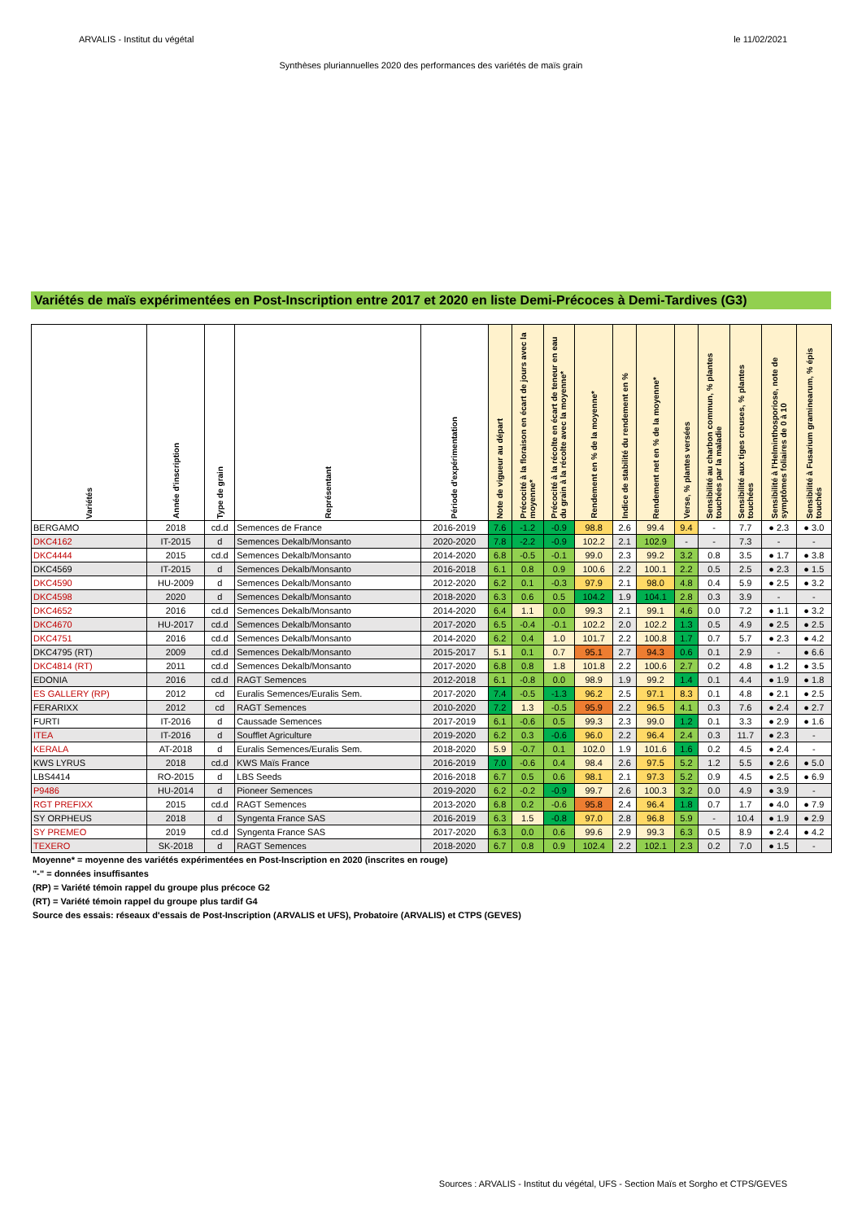ARVALIS - Institut du végétal le 11/02/2021
Synthèses pluriannuelles 2020 des performances des variétés de maïs grain
Variétés de maïs expérimentées en Post-Inscription entre 2017 et 2020 en liste Demi-Précoces à Demi-Tardives (G3)
| Variétés | Année d'inscription | Type de grain | Représentant | Période d'expérimentation | Note de vigueur au départ | Précocité à la floraison en écart de jours avec la moyenne* | Précocité à la récolte en écart de teneur en eau du grain à la récolte avec la moyenne* | Rendement en % de la moyenne* | Indice de stabilité du rendement en % | Rendement net en % de la moyenne* | Verse, % plantes versées | Sensibilité au charbon commun, % plantes touchées par la maladie | Sensibilité aux tiges creuses, % plantes touchées | Sensibilité à l'Helminthosporiose, note de symptômes foliaires de 0 à 10 | Sensibilité à Fusarium graminearum, % épis touchés |
| --- | --- | --- | --- | --- | --- | --- | --- | --- | --- | --- | --- | --- | --- | --- | --- |
| BERGAMO | 2018 | cd.d | Semences de France | 2016-2019 | 7.6 | -1.2 | -0.9 | 98.8 | 2.6 | 99.4 | 9.4 | - | 7.7 | ● 2.3 | ● 3.0 |
| DKC4162 | IT-2015 | d | Semences Dekalb/Monsanto | 2020-2020 | 7.8 | -2.2 | -0.9 | 102.2 | 2.1 | 102.9 | - | - | 7.3 | - | - |
| DKC4444 | 2015 | cd.d | Semences Dekalb/Monsanto | 2014-2020 | 6.8 | -0.5 | -0.1 | 99.0 | 2.3 | 99.2 | 3.2 | 0.8 | 3.5 | ● 1.7 | ● 3.8 |
| DKC4569 | IT-2015 | d | Semences Dekalb/Monsanto | 2016-2018 | 6.1 | 0.8 | 0.9 | 100.6 | 2.2 | 100.1 | 2.2 | 0.5 | 2.5 | ● 2.3 | ● 1.5 |
| DKC4590 | HU-2009 | d | Semences Dekalb/Monsanto | 2012-2020 | 6.2 | 0.1 | -0.3 | 97.9 | 2.1 | 98.0 | 4.8 | 0.4 | 5.9 | ● 2.5 | ● 3.2 |
| DKC4598 | 2020 | d | Semences Dekalb/Monsanto | 2018-2020 | 6.3 | 0.6 | 0.5 | 104.2 | 1.9 | 104.1 | 2.8 | 0.3 | 3.9 | - | - |
| DKC4652 | 2016 | cd.d | Semences Dekalb/Monsanto | 2014-2020 | 6.4 | 1.1 | 0.0 | 99.3 | 2.1 | 99.1 | 4.6 | 0.0 | 7.2 | ● 1.1 | ● 3.2 |
| DKC4670 | HU-2017 | cd.d | Semences Dekalb/Monsanto | 2017-2020 | 6.5 | -0.4 | -0.1 | 102.2 | 2.0 | 102.2 | 1.3 | 0.5 | 4.9 | ● 2.5 | ● 2.5 |
| DKC4751 | 2016 | cd.d | Semences Dekalb/Monsanto | 2014-2020 | 6.2 | 0.4 | 1.0 | 101.7 | 2.2 | 100.8 | 1.7 | 0.7 | 5.7 | ● 2.3 | ● 4.2 |
| DKC4795 (RT) | 2009 | cd.d | Semences Dekalb/Monsanto | 2015-2017 | 5.1 | 0.1 | 0.7 | 95.1 | 2.7 | 94.3 | 0.6 | 0.1 | 2.9 | - | ● 6.6 |
| DKC4814 (RT) | 2011 | cd.d | Semences Dekalb/Monsanto | 2017-2020 | 6.8 | 0.8 | 1.8 | 101.8 | 2.2 | 100.6 | 2.7 | 0.2 | 4.8 | ● 1.2 | ● 3.5 |
| EDONIA | 2016 | cd.d | RAGT Semences | 2012-2018 | 6.1 | -0.8 | 0.0 | 98.9 | 1.9 | 99.2 | 1.4 | 0.1 | 4.4 | ● 1.9 | ● 1.8 |
| ES GALLERY (RP) | 2012 | cd | Euralis Semences/Euralis Sem. | 2017-2020 | 7.4 | -0.5 | -1.3 | 96.2 | 2.5 | 97.1 | 8.3 | 0.1 | 4.8 | ● 2.1 | ● 2.5 |
| FERARIXX | 2012 | cd | RAGT Semences | 2010-2020 | 7.2 | 1.3 | -0.5 | 95.9 | 2.2 | 96.5 | 4.1 | 0.3 | 7.6 | ● 2.4 | ● 2.7 |
| FURTI | IT-2016 | d | Caussade Semences | 2017-2019 | 6.1 | -0.6 | 0.5 | 99.3 | 2.3 | 99.0 | 1.2 | 0.1 | 3.3 | ● 2.9 | ● 1.6 |
| ITEA | IT-2016 | d | Soufflet Agriculture | 2019-2020 | 6.2 | 0.3 | -0.6 | 96.0 | 2.2 | 96.4 | 2.4 | 0.3 | 11.7 | ● 2.3 | - |
| KERALA | AT-2018 | d | Euralis Semences/Euralis Sem. | 2018-2020 | 5.9 | -0.7 | 0.1 | 102.0 | 1.9 | 101.6 | 1.6 | 0.2 | 4.5 | ● 2.4 | - |
| KWS LYRUS | 2018 | cd.d | KWS Maïs France | 2016-2019 | 7.0 | -0.6 | 0.4 | 98.4 | 2.6 | 97.5 | 5.2 | 1.2 | 5.5 | ● 2.6 | ● 5.0 |
| LBS4414 | RO-2015 | d | LBS Seeds | 2016-2018 | 6.7 | 0.5 | 0.6 | 98.1 | 2.1 | 97.3 | 5.2 | 0.9 | 4.5 | ● 2.5 | ● 6.9 |
| P9486 | HU-2014 | d | Pioneer Semences | 2019-2020 | 6.2 | -0.2 | -0.9 | 99.7 | 2.6 | 100.3 | 3.2 | 0.0 | 4.9 | ● 3.9 | - |
| RGT PREFIXX | 2015 | cd.d | RAGT Semences | 2013-2020 | 6.8 | 0.2 | -0.6 | 95.8 | 2.4 | 96.4 | 1.8 | 0.7 | 1.7 | ● 4.0 | ● 7.9 |
| SY ORPHEUS | 2018 | d | Syngenta France SAS | 2016-2019 | 6.3 | 1.5 | -0.8 | 97.0 | 2.8 | 96.8 | 5.9 | - | 10.4 | ● 1.9 | ● 2.9 |
| SY PREMEO | 2019 | cd.d | Syngenta France SAS | 2017-2020 | 6.3 | 0.0 | 0.6 | 99.6 | 2.9 | 99.3 | 6.3 | 0.5 | 8.9 | ● 2.4 | ● 4.2 |
| TEXERO | SK-2018 | d | RAGT Semences | 2018-2020 | 6.7 | 0.8 | 0.9 | 102.4 | 2.2 | 102.1 | 2.3 | 0.2 | 7.0 | ● 1.5 | - |
Moyenne* = moyenne des variétés expérimentées en Post-Inscription en 2020 (inscrites en rouge)
"-" = données insuffisantes
(RP) = Variété témoin rappel du groupe plus précoce G2
(RT) = Variété témoin rappel du groupe plus tardif G4
Source des essais: réseaux d'essais de Post-Inscription (ARVALIS et UFS), Probatoire (ARVALIS) et CTPS (GEVES)
Sources : ARVALIS - Institut du végétal, UFS - Section Maïs et Sorgho et CTPS/GEVES